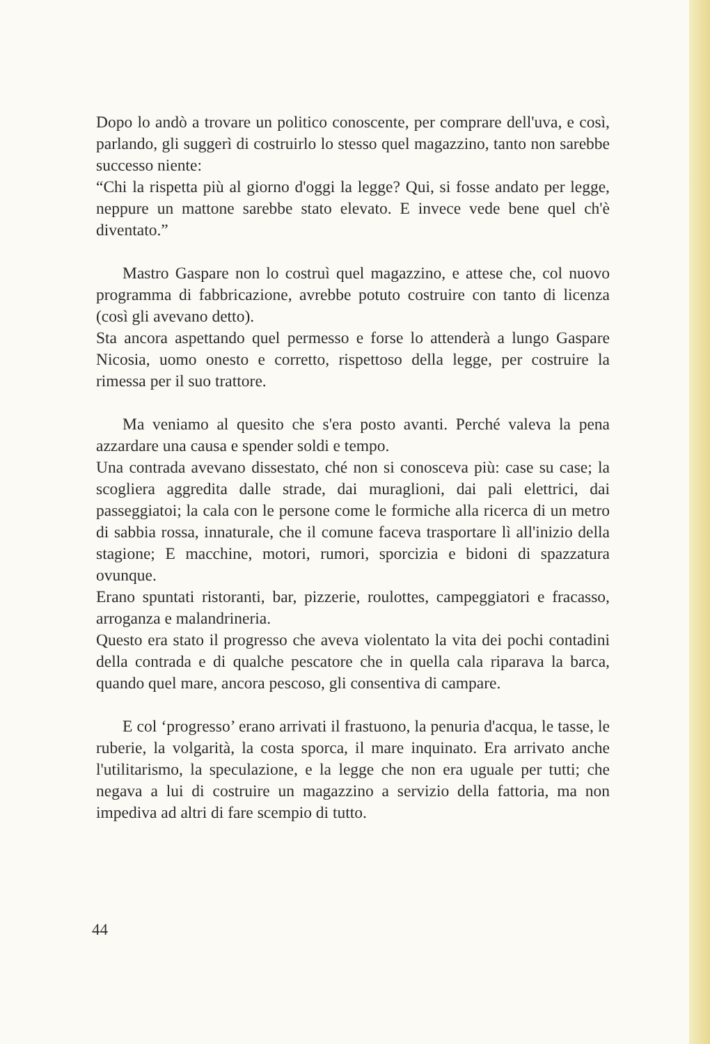Dopo lo andò a trovare un politico conoscente, per comprare dell'uva, e così, parlando, gli suggerì di costruirlo lo stesso quel magazzino, tanto non sarebbe successo niente:
“Chi la rispetta più al giorno d'oggi la legge? Qui, si fosse andato per legge, neppure un mattone sarebbe stato elevato. E invece vede bene quel ch'è diventato.”
Mastro Gaspare non lo costruì quel magazzino, e attese che, col nuovo programma di fabbricazione, avrebbe potuto costruire con tanto di licenza (così gli avevano detto).
Sta ancora aspettando quel permesso e forse lo attenderà a lungo Gaspare Nicosia, uomo onesto e corretto, rispettoso della legge, per costruire la rimessa per il suo trattore.
Ma veniamo al quesito che s'era posto avanti. Perché valeva la pena azzardare una causa e spender soldi e tempo.
Una contrada avevano dissestato, ché non si conosceva più: case su case; la scogliera aggredita dalle strade, dai muraglioni, dai pali elettrici, dai passeggiatoi; la cala con le persone come le formiche alla ricerca di un metro di sabbia rossa, innaturale, che il comune faceva trasportare lì all'inizio della stagione; E macchine, motori, rumori, sporcizia e bidoni di spazzatura ovunque.
Erano spuntati ristoranti, bar, pizzerie, roulottes, campeggiatori e fracasso, arroganza e malandrineria.
Questo era stato il progresso che aveva violentato la vita dei pochi contadini della contrada e di qualche pescatore che in quella cala riparava la barca, quando quel mare, ancora pescoso, gli consentiva di campare.
E col ‘progresso’ erano arrivati il frastuono, la penuria d'acqua, le tasse, le ruberie, la volgarità, la costa sporca, il mare inquinato. Era arrivato anche l'utilitarismo, la speculazione, e la legge che non era uguale per tutti; che negava a lui di costruire un magazzino a servizio della fattoria, ma non impediva ad altri di fare scempio di tutto.
44